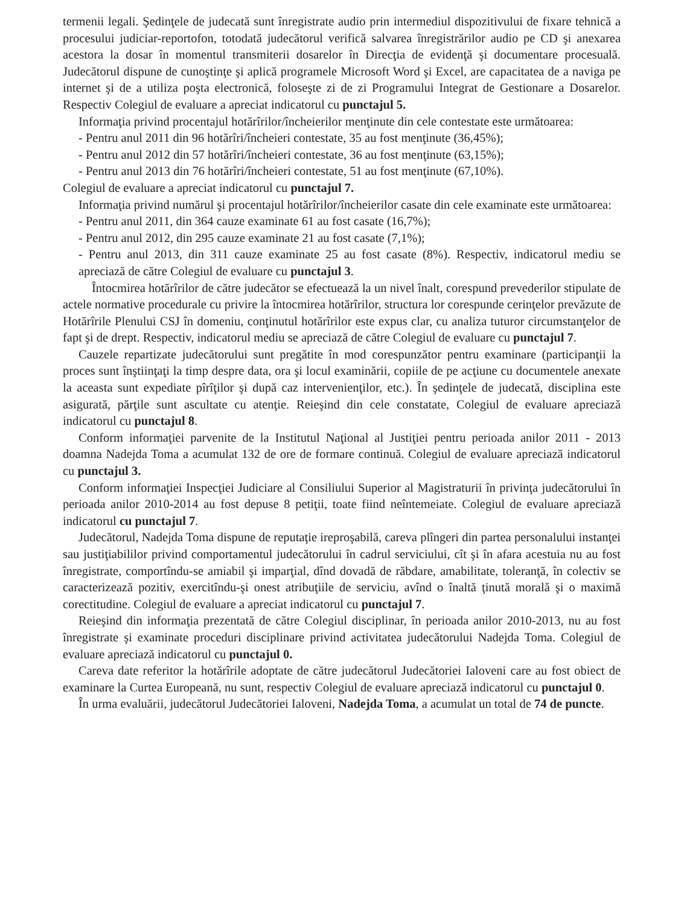termenii legali. Şedinţele de judecată sunt înregistrate audio prin intermediul dispozitivului de fixare tehnică a procesului judiciar-reportofon, totodată judecătorul verifică salvarea înregistrărilor audio pe CD şi anexarea acestora la dosar în momentul transmiterii dosarelor în Direcţia de evidenţă şi documentare procesuală. Judecătorul dispune de cunoştinţe şi aplică programele Microsoft Word şi Excel, are capacitatea de a naviga pe internet şi de a utiliza poşta electronică, foloseşte zi de zi Programului Integrat de Gestionare a Dosarelor. Respectiv Colegiul de evaluare a apreciat indicatorul cu punctajul 5.
Informaţia privind procentajul hotărîrilor/încheierilor menţinute din cele contestate este următoarea:
- Pentru anul 2011 din 96 hotărîri/încheieri contestate, 35 au fost menţinute (36,45%);
- Pentru anul 2012 din 57 hotărîri/încheieri contestate, 36 au fost menţinute (63,15%);
- Pentru anul 2013 din 76 hotărîri/încheieri contestate, 51 au fost menţinute (67,10%).
Colegiul de evaluare a apreciat indicatorul cu punctajul 7.
Informaţia privind numărul şi procentajul hotărîrilor/încheierilor casate din cele examinate este următoarea:
- Pentru anul 2011, din 364 cauze examinate 61 au fost casate (16,7%);
- Pentru anul 2012, din 295 cauze examinate 21 au fost casate (7,1%);
- Pentru anul 2013, din 311 cauze examinate 25 au fost casate (8%). Respectiv, indicatorul mediu se apreciază de către Colegiul de evaluare cu punctajul 3.
Întocmirea hotărîrilor de către judecător se efectuează la un nivel înalt, corespund prevederilor stipulate de actele normative procedurale cu privire la întocmirea hotărîrilor, structura lor corespunde cerinţelor prevăzute de Hotărîrile Plenului CSJ în domeniu, conţinutul hotărîrilor este expus clar, cu analiza tuturor circumstanţelor de fapt şi de drept. Respectiv, indicatorul mediu se apreciază de către Colegiul de evaluare cu punctajul 7.
Cauzele repartizate judecătorului sunt pregătite în mod corespunzător pentru examinare (participanţii la proces sunt înştiinţaţi la timp despre data, ora şi locul examinării, copiile de pe acţiune cu documentele anexate la aceasta sunt expediate pîrîţilor şi după caz intervenienţilor, etc.). În şedinţele de judecată, disciplina este asigurată, părţile sunt ascultate cu atenţie. Reieşind din cele constatate, Colegiul de evaluare apreciază indicatorul cu punctajul 8.
Conform informaţiei parvenite de la Institutul Naţional al Justiţiei pentru perioada anilor 2011 - 2013 doamna Nadejda Toma a acumulat 132 de ore de formare continuă. Colegiul de evaluare apreciază indicatorul cu punctajul 3.
Conform informaţiei Inspecţiei Judiciare al Consiliului Superior al Magistraturii în privinţa judecătorului în perioada anilor 2010-2014 au fost depuse 8 petiţii, toate fiind neîntemeiate. Colegiul de evaluare apreciază indicatorul cu punctajul 7.
Judecătorul, Nadejda Toma dispune de reputaţie ireproşabilă, careva plîngeri din partea personalului instanţei sau justiţiabililor privind comportamentul judecătorului în cadrul serviciului, cît şi în afara acestuia nu au fost înregistrate, comportîndu-se amiabil şi imparţial, dînd dovadă de răbdare, amabilitate, toleranţă, în colectiv se caracterizează pozitiv, exercitîndu-şi onest atribuţiile de serviciu, avînd o înaltă ţinută morală şi o maximă corectitudine. Colegiul de evaluare a apreciat indicatorul cu punctajul 7.
Reieşind din informaţia prezentată de către Colegiul disciplinar, în perioada anilor 2010-2013, nu au fost înregistrate şi examinate proceduri disciplinare privind activitatea judecătorului Nadejda Toma. Colegiul de evaluare apreciază indicatorul cu punctajul 0.
Careva date referitor la hotărîrile adoptate de către judecătorul Judecătoriei Ialoveni care au fost obiect de examinare la Curtea Europeană, nu sunt, respectiv Colegiul de evaluare apreciază indicatorul cu punctajul 0.
În urma evaluării, judecătorul Judecătoriei Ialoveni, Nadejda Toma, a acumulat un total de 74 de puncte.